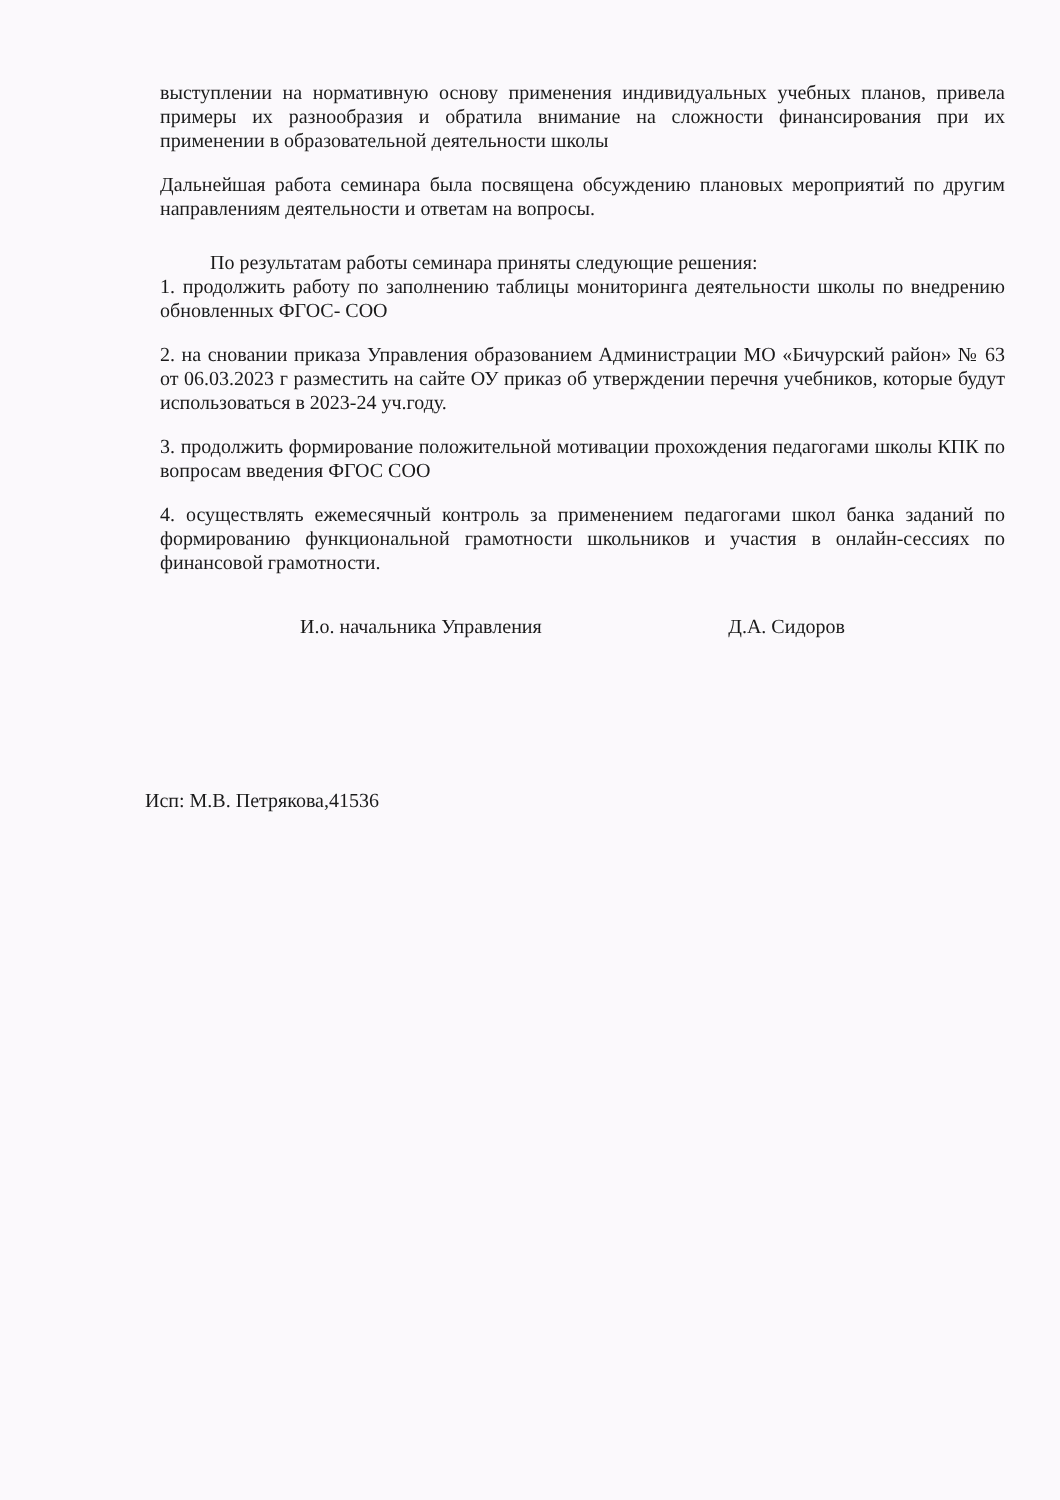выступлении на нормативную основу применения индивидуальных учебных планов, привела примеры их разнообразия и обратила внимание на сложности финансирования при их применении в образовательной деятельности школы
Дальнейшая работа семинара была посвящена обсуждению плановых мероприятий по другим направлениям деятельности и ответам на вопросы.
По результатам работы семинара приняты следующие решения:
1. продолжить работу по заполнению таблицы мониторинга деятельности школы по внедрению обновленных ФГОС- СОО
2. на сновании приказа Управления образованием Администрации МО «Бичурский район» № 63 от 06.03.2023 г разместить на сайте ОУ приказ об утверждении перечня учебников, которые будут использоваться в 2023-24 уч.году.
3. продолжить формирование положительной мотивации прохождения педагогами школы КПК по вопросам введения ФГОС СОО
4. осуществлять ежемесячный контроль за применением педагогами школ банка заданий по формированию функциональной грамотности школьников и участия в онлайн-сессиях по финансовой грамотности.
И.о. начальника Управления Д.А. Сидоров
Исп: М.В. Петрякова,41536